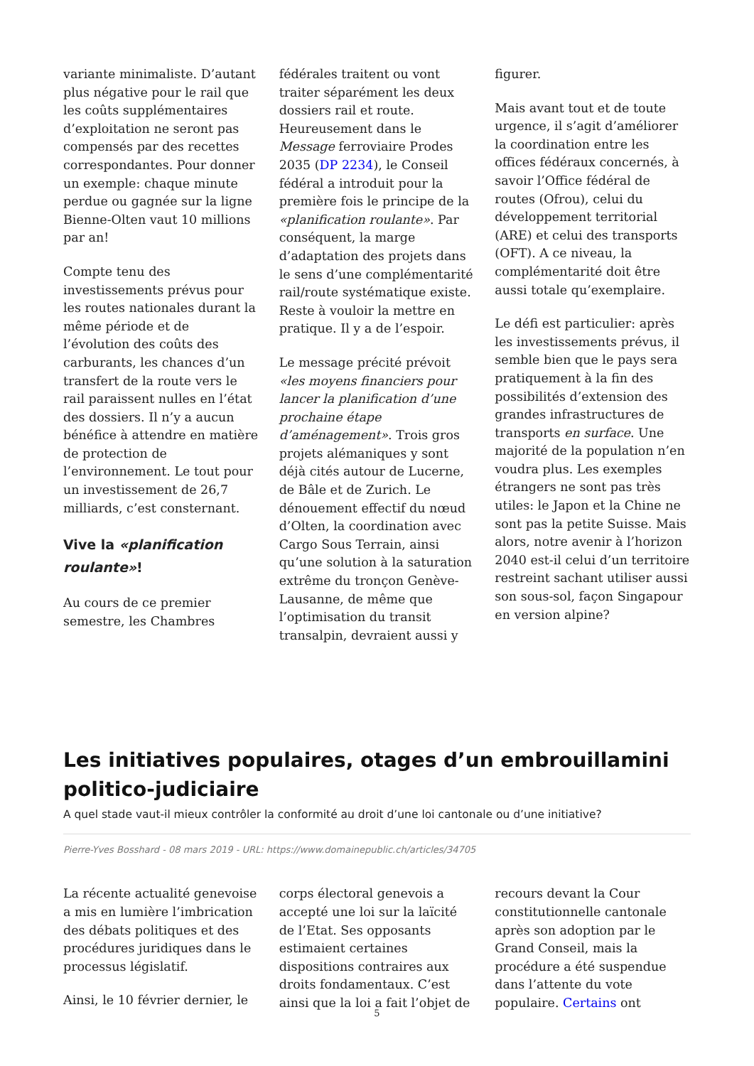variante minimaliste. D’autant plus négative pour le rail que les coûts supplémentaires d’exploitation ne seront pas compensés par des recettes correspondantes. Pour donner un exemple: chaque minute perdue ou gagnée sur la ligne Bienne-Olten vaut 10 millions par an!
Compte tenu des investissements prévus pour les routes nationales durant la même période et de l’évolution des coûts des carburants, les chances d’un transfert de la route vers le rail paraissent nulles en l’état des dossiers. Il n’y a aucun bénéfice à attendre en matière de protection de l’environnement. Le tout pour un investissement de 26,7 milliards, c’est consternant.
Vive la «planification roulante»!
Au cours de ce premier semestre, les Chambres
fédérales traitent ou vont traiter séparément les deux dossiers rail et route. Heureusement dans le Message ferroviaire Prodes 2035 (DP 2234), le Conseil fédéral a introduit pour la première fois le principe de la «planification roulante». Par conséquent, la marge d’adaptation des projets dans le sens d’une complémentarité rail/route systématique existe. Reste à vouloir la mettre en pratique. Il y a de l’espoir.
Le message précité prévoit «les moyens financiers pour lancer la planification d’une prochaine étape d’aménagement». Trois gros projets alémaniques y sont déjà cités autour de Lucerne, de Bâle et de Zurich. Le dénouement effectif du nœud d’Olten, la coordination avec Cargo Sous Terrain, ainsi qu’une solution à la saturation extrême du tronçon Genève-Lausanne, de même que l’optimisation du transit transalpin, devraient aussi y
figurer.
Mais avant tout et de toute urgence, il s’agit d’améliorer la coordination entre les offices fédéraux concernés, à savoir l’Office fédéral de routes (Ofrou), celui du développement territorial (ARE) et celui des transports (OFT). A ce niveau, la complémentarité doit être aussi totale qu’exemplaire.
Le défi est particulier: après les investissements prévus, il semble bien que le pays sera pratiquement à la fin des possibilités d’extension des grandes infrastructures de transports en surface. Une majorité de la population n’en voudra plus. Les exemples étrangers ne sont pas très utiles: le Japon et la Chine ne sont pas la petite Suisse. Mais alors, notre avenir à l’horizon 2040 est-il celui d’un territoire restreint sachant utiliser aussi son sous-sol, façon Singapour en version alpine?
Les initiatives populaires, otages d’un embrouillamini politico-judiciaire
A quel stade vaut-il mieux contrôler la conformité au droit d’une loi cantonale ou d’une initiative?
Pierre-Yves Bosshard - 08 mars 2019 - URL: https://www.domainepublic.ch/articles/34705
La récente actualité genevoise a mis en lumière l’imbrication des débats politiques et des procédures juridiques dans le processus législatif.
Ainsi, le 10 février dernier, le
corps électoral genevois a accepté une loi sur la laïcité de l’Etat. Ses opposants estimaient certaines dispositions contraires aux droits fondamentaux. C’est ainsi que la loi a fait l’objet de
recours devant la Cour constitutionnelle cantonale après son adoption par le Grand Conseil, mais la procédure a été suspendue dans l’attente du vote populaire. Certains ont
5